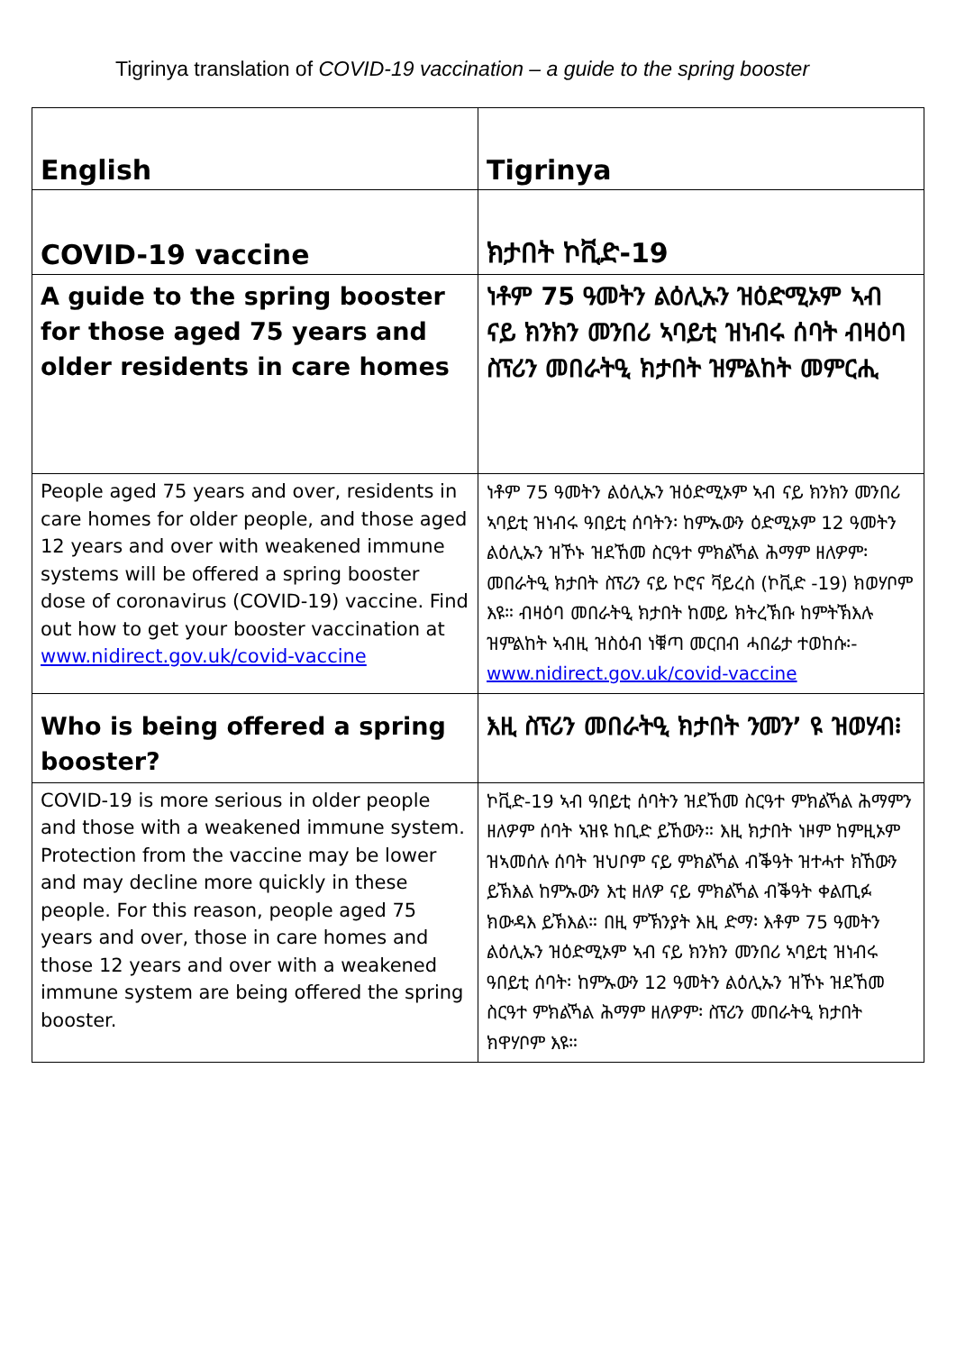Tigrinya translation of COVID-19 vaccination – a guide to the spring booster
| English | Tigrinya |
| --- | --- |
| COVID-19 vaccine | ክታበት ኮቪድ-19 |
| A guide to the spring booster for those aged 75 years and older residents in care homes | ነቶም 75 ዓመትን ልዕሊኡን ዝዕድሚኦም ኣብ ናይ ክንክን መንበሪ ኣባይቲ ዝነብሩ ሰባት ብዛዕባ ስፕሪን መበራትዒ ክታበት ዝምልከት መምርሒ |
| People aged 75 years and over, residents in care homes for older people, and those aged 12 years and over with weakened immune systems will be offered a spring booster dose of coronavirus (COVID-19) vaccine. Find out how to get your booster vaccination at www.nidirect.gov.uk/covid-vaccine | ነቶም 75 ዓመትን ልዕሊኡን ዝዕድሚኦም ኣብ ናይ ክንክን መንበሪ ኣባይቲ ዝነብሩ ዓበይቲ ሰባትን፡ ከምኡውን ዕድሚኦም 12 ዓመትን ልዕሊኡን ዝኾኑ ዝደኸመ ስርዓተ ምክልኻል ሕማም ዘለዎም፡ መበራትዒ ክታበት ስፕሪን ናይ ኮሮና ቫይረስ (ኮቪድ -19) ክወሃቦም እዩ። ብዛዕባ መበራትዒ ክታበት ከመይ ክትረኽቡ ከምትኽእሉ ዝምልከት ኣብዚ ዝስዕብ ነቑጣ መርበብ ሓበሬታ ተወከሱ፡- www.nidirect.gov.uk/covid-vaccine |
| Who is being offered a spring booster? | እዚ ስፕሪን መበራትዒ ክታበት ንመን’ ዩ ዝወሃብ፧ |
| COVID-19 is more serious in older people and those with a weakened immune system. Protection from the vaccine may be lower and may decline more quickly in these people. For this reason, people aged 75 years and over, those in care homes and those 12 years and over with a weakened immune system are being offered the spring booster. | ኮቪድ-19 ኣብ ዓበይቲ ሰባትን ዝደኸመ ስርዓተ ምክልኻል ሕማምን ዘለዎም ሰባት ኣዝዩ ከቢድ ይኸውን። እዚ ክታበት ነዞም ከምዚኦም ዝኣመሰሉ ሰባት ዝህቦም ናይ ምክልኻል ብቕዓት ዝተሓተ ክኸውን ይኽእል ከምኡውን እቲ ዘለዎ ናይ ምክልኻል ብቕዓት ቀልጢፉ ክውዳእ ይኽእል። በዚ ምኽንያት እዚ ድማ፡ እቶም 75 ዓመትን ልዕሊኡን ዝዕድሚኦም ኣብ ናይ ክንክን መንበሪ ኣባይቲ ዝነብሩ ዓበይቲ ሰባት፡ ከምኡውን 12 ዓመትን ልዕሊኡን ዝኾኑ ዝደኸመ ስርዓተ ምክልኻል ሕማም ዘለዎም፡ ስፕሪን መበራትዒ ክታበት ክዋሃቦም እዩ። |